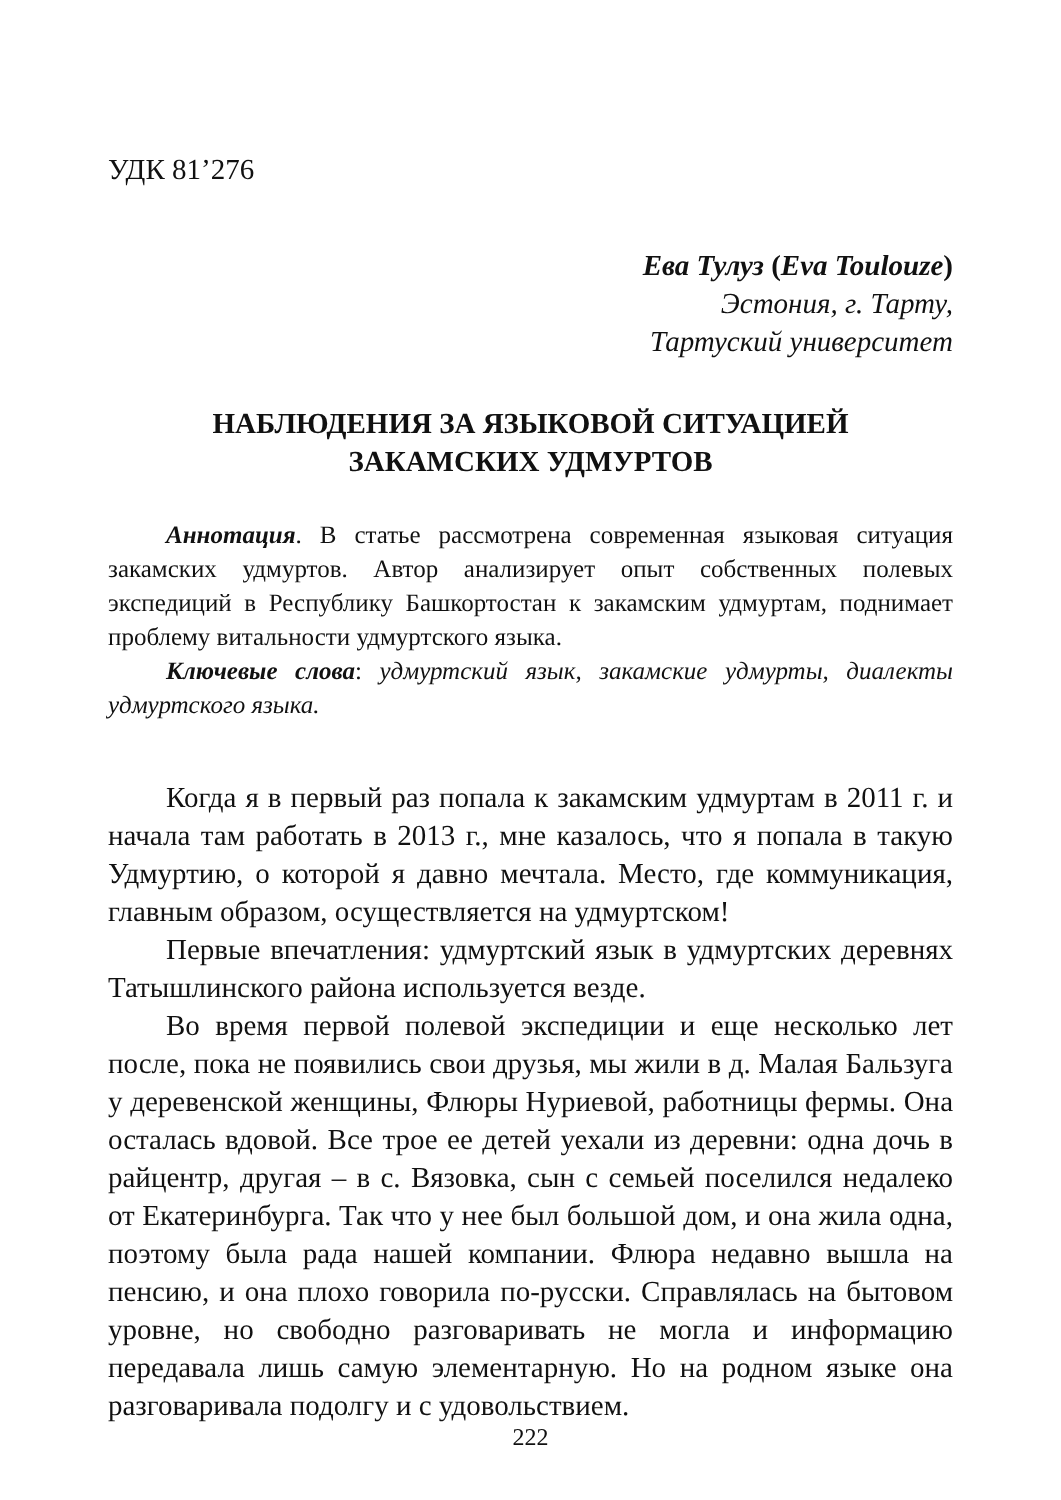УДК 81’276
Ева Тулуз (Eva Toulouze)
Эстония, г. Тарту,
Тартуский университет
НАБЛЮДЕНИЯ ЗА ЯЗЫКОВОЙ СИТУАЦИЕЙ
ЗАКАМСКИХ УДМУРТОВ
Аннотация. В статье рассмотрена современная языковая ситуация закамских удмуртов. Автор анализирует опыт собственных полевых экспедиций в Республику Башкортостан к закамским удмуртам, поднимает проблему витальности удмуртского языка.
Ключевые слова: удмуртский язык, закамские удмурты, диалекты удмуртского языка.
Когда я в первый раз попала к закамским удмуртам в 2011 г. и начала там работать в 2013 г., мне казалось, что я попала в такую Удмуртию, о которой я давно мечтала. Место, где коммуникация, главным образом, осуществляется на удмуртском!
Первые впечатления: удмуртский язык в удмуртских деревнях Татышлинского района используется везде.
Во время первой полевой экспедиции и еще несколько лет после, пока не появились свои друзья, мы жили в д. Малая Бальзуга у деревенской женщины, Флюры Нуриевой, работницы фермы. Она осталась вдовой. Все трое ее детей уехали из деревни: одна дочь в райцентр, другая – в с. Вязовка, сын с семьей поселился недалеко от Екатеринбурга. Так что у нее был большой дом, и она жила одна, поэтому была рада нашей компании. Флюра недавно вышла на пенсию, и она плохо говорила по-русски. Справлялась на бытовом уровне, но свободно разговаривать не могла и информацию передавала лишь самую элементарную. Но на родном языке она разговаривала подолгу и с удовольствием.
222